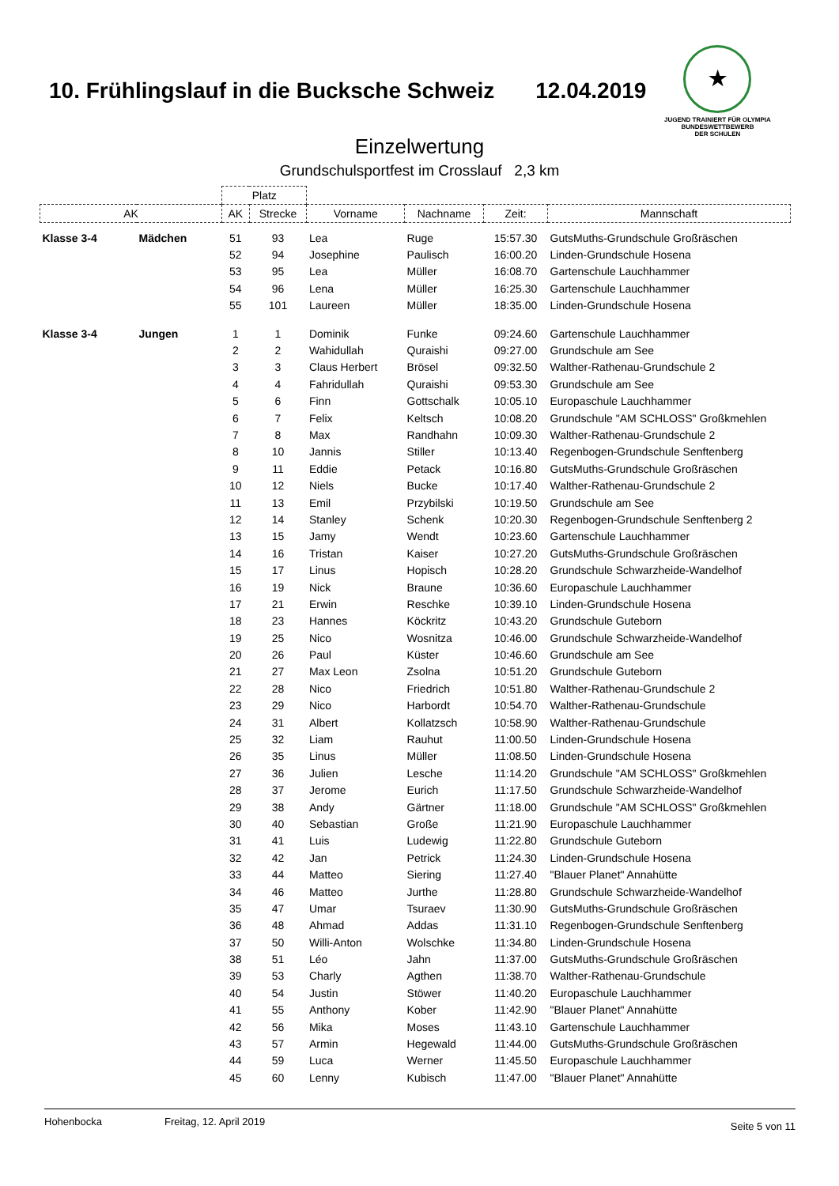10. Frühlingslauf in die Bucksche Schweiz
12.04.2019
★
JUGEND TRAINIERT FÜR OLYMPIA
BUNDESWETTBEWERB
DER SCHULEN
Einzelwertung
Grundschulsportfest im Crosslauf 2,3 km
| | | Platz | | | | | |
| AK | | AK | Strecke | Vorname | Nachname | Zeit: | Mannschaft |
| Klasse 3-4 | Mädchen | 51 | 93 | Lea | Ruge | 15:57.30 | GutsMuths-Grundschule Großräschen |
| | | 52 | 94 | Josephine | Paulisch | 16:00.20 | Linden-Grundschule Hosena |
| | | 53 | 95 | Lea | Müller | 16:08.70 | Gartenschule Lauchhammer |
| | | 54 | 96 | Lena | Müller | 16:25.30 | Gartenschule Lauchhammer |
| | | 55 | 101 | Laureen | Müller | 18:35.00 | Linden-Grundschule Hosena |
| Klasse 3-4 | Jungen | 1 | 1 | Dominik | Funke | 09:24.60 | Gartenschule Lauchhammer |
| | | 2 | 2 | Wahidullah | Quraishi | 09:27.00 | Grundschule am See |
| | | 3 | 3 | Claus Herbert | Brösel | 09:32.50 | Walther-Rathenau-Grundschule 2 |
| | | 4 | 4 | Fahridullah | Quraishi | 09:53.30 | Grundschule am See |
| | | 5 | 6 | Finn | Gottschalk | 10:05.10 | Europaschule Lauchhammer |
| | | 6 | 7 | Felix | Keltsch | 10:08.20 | Grundschule "AM SCHLOSS" Großkmehlen |
| | | 7 | 8 | Max | Randhahn | 10:09.30 | Walther-Rathenau-Grundschule 2 |
| | | 8 | 10 | Jannis | Stiller | 10:13.40 | Regenbogen-Grundschule Senftenberg |
| | | 9 | 11 | Eddie | Petack | 10:16.80 | GutsMuths-Grundschule Großräschen |
| | | 10 | 12 | Niels | Bucke | 10:17.40 | Walther-Rathenau-Grundschule 2 |
| | | 11 | 13 | Emil | Przybilski | 10:19.50 | Grundschule am See |
| | | 12 | 14 | Stanley | Schenk | 10:20.30 | Regenbogen-Grundschule Senftenberg 2 |
| | | 13 | 15 | Jamy | Wendt | 10:23.60 | Gartenschule Lauchhammer |
| | | 14 | 16 | Tristan | Kaiser | 10:27.20 | GutsMuths-Grundschule Großräschen |
| | | 15 | 17 | Linus | Hopisch | 10:28.20 | Grundschule Schwarzheide-Wandelhof |
| | | 16 | 19 | Nick | Braune | 10:36.60 | Europaschule Lauchhammer |
| | | 17 | 21 | Erwin | Reschke | 10:39.10 | Linden-Grundschule Hosena |
| | | 18 | 23 | Hannes | Köckritz | 10:43.20 | Grundschule Guteborn |
| | | 19 | 25 | Nico | Wosnitza | 10:46.00 | Grundschule Schwarzheide-Wandelhof |
| | | 20 | 26 | Paul | Küster | 10:46.60 | Grundschule am See |
| | | 21 | 27 | Max Leon | Zsolna | 10:51.20 | Grundschule Guteborn |
| | | 22 | 28 | Nico | Friedrich | 10:51.80 | Walther-Rathenau-Grundschule 2 |
| | | 23 | 29 | Nico | Harbordt | 10:54.70 | Walther-Rathenau-Grundschule |
| | | 24 | 31 | Albert | Kollatzsch | 10:58.90 | Walther-Rathenau-Grundschule |
| | | 25 | 32 | Liam | Rauhut | 11:00.50 | Linden-Grundschule Hosena |
| | | 26 | 35 | Linus | Müller | 11:08.50 | Linden-Grundschule Hosena |
| | | 27 | 36 | Julien | Lesche | 11:14.20 | Grundschule "AM SCHLOSS" Großkmehlen |
| | | 28 | 37 | Jerome | Eurich | 11:17.50 | Grundschule Schwarzheide-Wandelhof |
| | | 29 | 38 | Andy | Gärtner | 11:18.00 | Grundschule "AM SCHLOSS" Großkmehlen |
| | | 30 | 40 | Sebastian | Große | 11:21.90 | Europaschule Lauchhammer |
| | | 31 | 41 | Luis | Ludewig | 11:22.80 | Grundschule Guteborn |
| | | 32 | 42 | Jan | Petrick | 11:24.30 | Linden-Grundschule Hosena |
| | | 33 | 44 | Matteo | Siering | 11:27.40 | "Blauer Planet" Annahütte |
| | | 34 | 46 | Matteo | Jurthe | 11:28.80 | Grundschule Schwarzheide-Wandelhof |
| | | 35 | 47 | Umar | Tsuraev | 11:30.90 | GutsMuths-Grundschule Großräschen |
| | | 36 | 48 | Ahmad | Addas | 11:31.10 | Regenbogen-Grundschule Senftenberg |
| | | 37 | 50 | Willi-Anton | Wolschke | 11:34.80 | Linden-Grundschule Hosena |
| | | 38 | 51 | Léo | Jahn | 11:37.00 | GutsMuths-Grundschule Großräschen |
| | | 39 | 53 | Charly | Agthen | 11:38.70 | Walther-Rathenau-Grundschule |
| | | 40 | 54 | Justin | Stöwer | 11:40.20 | Europaschule Lauchhammer |
| | | 41 | 55 | Anthony | Kober | 11:42.90 | "Blauer Planet" Annahütte |
| | | 42 | 56 | Mika | Moses | 11:43.10 | Gartenschule Lauchhammer |
| | | 43 | 57 | Armin | Hegewald | 11:44.00 | GutsMuths-Grundschule Großräschen |
| | | 44 | 59 | Luca | Werner | 11:45.50 | Europaschule Lauchhammer |
| | | 45 | 60 | Lenny | Kubisch | 11:47.00 | "Blauer Planet" Annahütte |
Hohenbocka Freitag, 12. April 2019 Seite 5 von 11